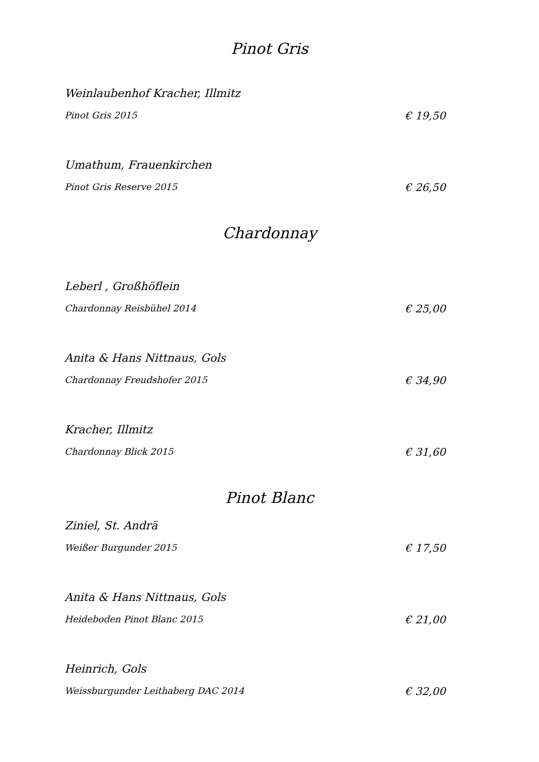Pinot Gris
Weinlaubenhof Kracher, Illmitz
Pinot Gris 2015 € 19,50
Umathum, Frauenkirchen
Pinot Gris Reserve 2015 € 26,50
Chardonnay
Leberl , Großhöflein
Chardonnay Reisbühel 2014 € 25,00
Anita & Hans Nittnaus, Gols
Chardonnay Freudshofer 2015 € 34,90
Kracher, Illmitz
Chardonnay Blick 2015 € 31,60
Pinot Blanc
Ziniel, St. Andrä
Weißer Burgunder 2015 € 17,50
Anita & Hans Nittnaus, Gols
Heideboden Pinot Blanc 2015 € 21,00
Heinrich, Gols
Weissburgunder Leithaberg DAC 2014 € 32,00